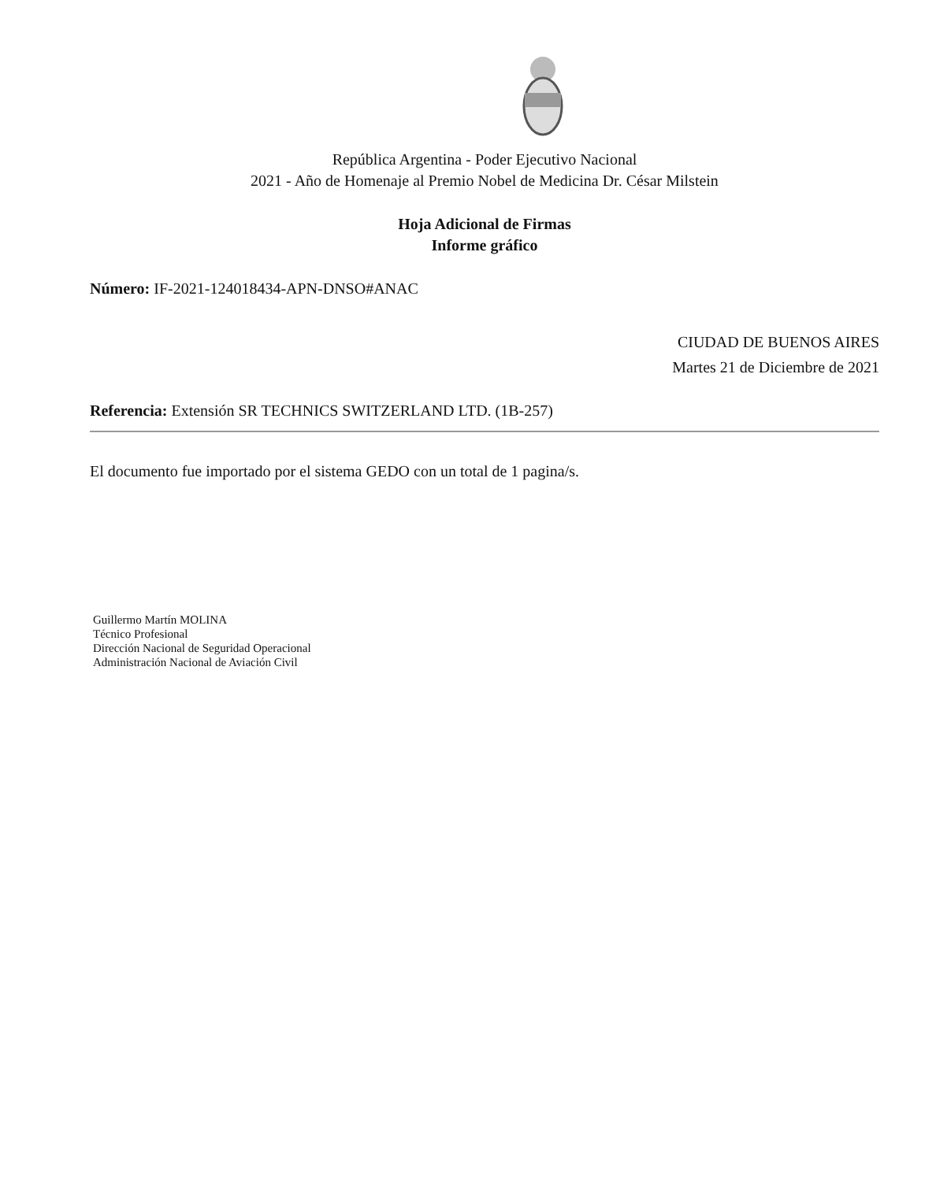República Argentina - Poder Ejecutivo Nacional
2021 - Año de Homenaje al Premio Nobel de Medicina Dr. César Milstein
Hoja Adicional de Firmas
Informe gráfico
Número: IF-2021-124018434-APN-DNSO#ANAC
CIUDAD DE BUENOS AIRES
Martes 21 de Diciembre de 2021
Referencia: Extensión SR TECHNICS SWITZERLAND LTD. (1B-257)
El documento fue importado por el sistema GEDO con un total de 1 pagina/s.
Guillermo Martín MOLINA
Técnico Profesional
Dirección Nacional de Seguridad Operacional
Administración Nacional de Aviación Civil